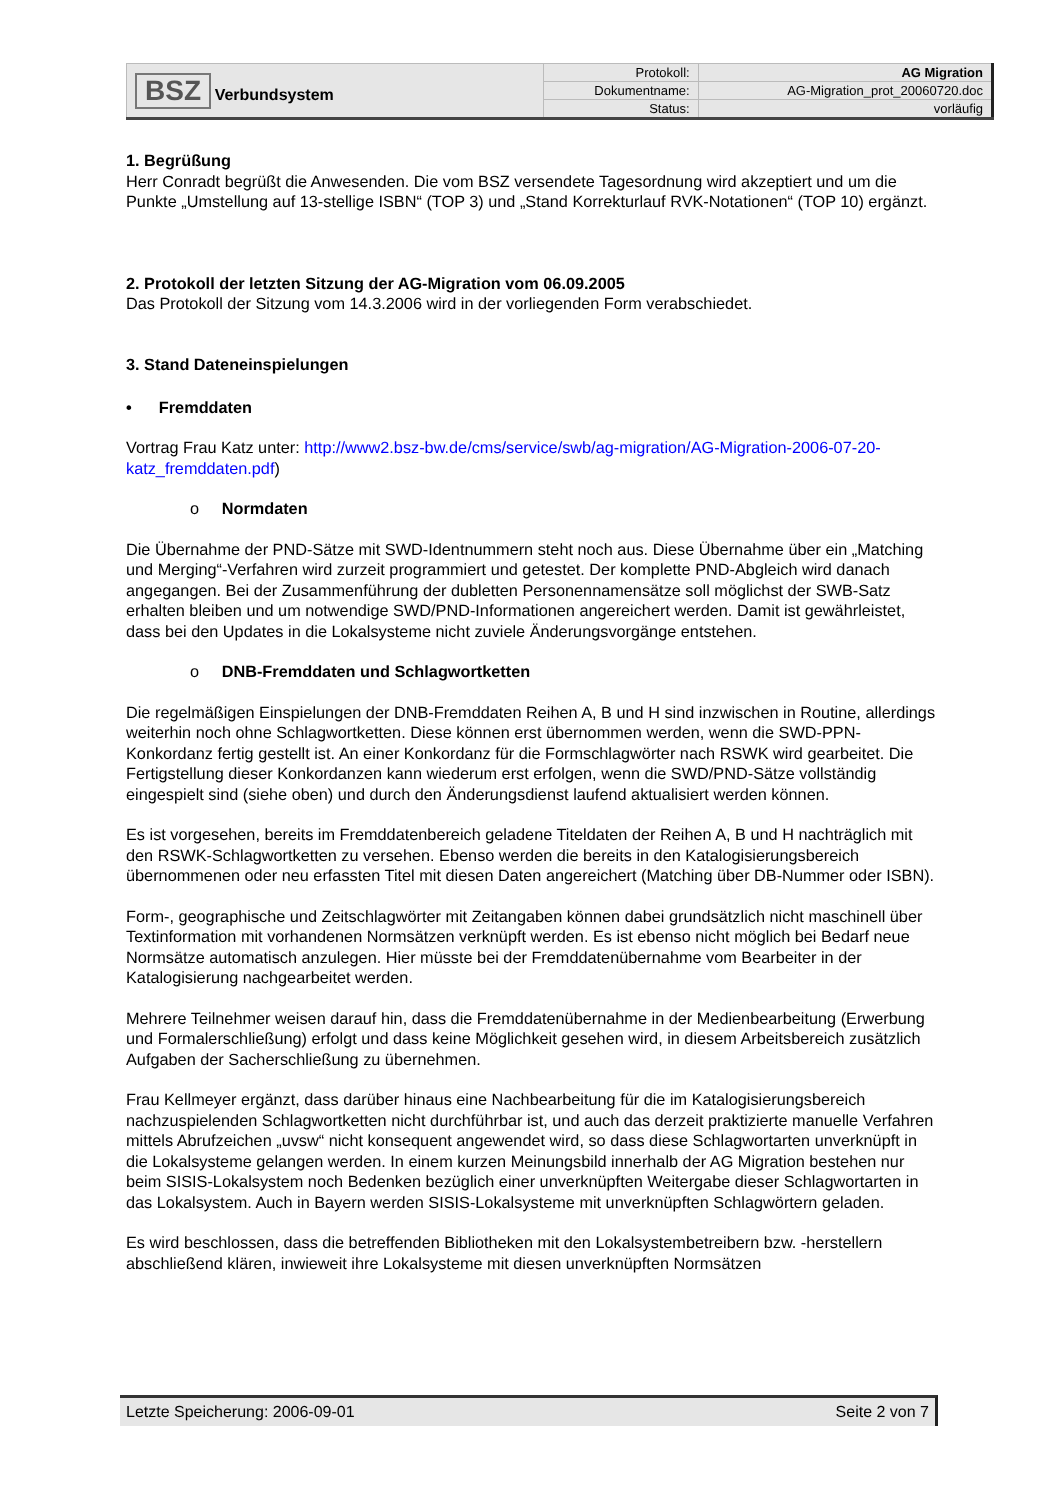| BSZ Verbundsystem | Protokoll: | AG Migration |
| | Dokumentname: | AG-Migration_prot_20060720.doc |
| | Status: | vorläufig |
1. Begrüßung
Herr Conradt begrüßt die Anwesenden. Die vom BSZ versendete Tagesordnung wird akzeptiert und um die Punkte „Umstellung auf 13-stellige ISBN“ (TOP 3) und „Stand Korrekturlauf RVK-Notationen“ (TOP 10) ergänzt.
2. Protokoll der letzten Sitzung der AG-Migration vom 06.09.2005
Das Protokoll der Sitzung vom 14.3.2006 wird in der vorliegenden Form verabschiedet.
3. Stand Dateneinspielungen
• Fremddaten
Vortrag Frau Katz unter: http://www2.bsz-bw.de/cms/service/swb/ag-migration/AG-Migration-2006-07-20-katz_fremddaten.pdf)
o Normdaten
Die Übernahme der PND-Sätze mit SWD-Identnummern steht noch aus. Diese Übernahme über ein „Matching und Merging“-Verfahren wird zurzeit programmiert und getestet. Der komplette PND-Abgleich wird danach angegangen. Bei der Zusammenführung der dubletten Personennamensätze soll möglichst der SWB-Satz erhalten bleiben und um notwendige SWD/PND-Informationen angereichert werden. Damit ist gewährleistet, dass bei den Updates in die Lokalsysteme nicht zuviele Änderungsvorgänge entstehen.
o DNB-Fremddaten und Schlagwortketten
Die regelmäßigen Einspielungen der DNB-Fremddaten Reihen A, B und H sind inzwischen in Routine, allerdings weiterhin noch ohne Schlagwortketten. Diese können erst übernommen werden, wenn die SWD-PPN-Konkordanz fertig gestellt ist. An einer Konkordanz für die Formschlagwörter nach RSWK wird gearbeitet. Die Fertigstellung dieser Konkordanzen kann wiederum erst erfolgen, wenn die SWD/PND-Sätze vollständig eingespielt sind (siehe oben) und durch den Änderungsdienst laufend aktualisiert werden können.
Es ist vorgesehen, bereits im Fremddatenbereich geladene Titeldaten der Reihen A, B und H nachträglich mit den RSWK-Schlagwortketten zu versehen. Ebenso werden die bereits in den Katalogisierungsbereich übernommenen oder neu erfassten Titel mit diesen Daten angereichert (Matching über DB-Nummer oder ISBN).
Form-, geographische und Zeitschlagwörter mit Zeitangaben können dabei grundsätzlich nicht maschinell über Textinformation mit vorhandenen Normsätzen verknüpft werden. Es ist ebenso nicht möglich bei Bedarf neue Normsätze automatisch anzulegen. Hier müsste bei der Fremddatenübernahme vom Bearbeiter in der Katalogisierung nachgearbeitet werden.
Mehrere Teilnehmer weisen darauf hin, dass die Fremddatenübernahme in der Medienbearbeitung (Erwerbung und Formalerschließung) erfolgt und dass keine Möglichkeit gesehen wird, in diesem Arbeitsbereich zusätzlich Aufgaben der Sacherschließung zu übernehmen.
Frau Kellmeyer ergänzt, dass darüber hinaus eine Nachbearbeitung für die im Katalogisierungsbereich nachzuspielenden Schlagwortketten nicht durchführbar ist, und auch das derzeit praktizierte manuelle Verfahren mittels Abrufzeichen „uvsw“ nicht konsequent angewendet wird, so dass diese Schlagwortarten unverknüpft in die Lokalsysteme gelangen werden. In einem kurzen Meinungsbild innerhalb der AG Migration bestehen nur beim SISIS-Lokalsystem noch Bedenken bezüglich einer unverknüpften Weitergabe dieser Schlagwortarten in das Lokalsystem. Auch in Bayern werden SISIS-Lokalsysteme mit unverknüpften Schlagwörtern geladen.
Es wird beschlossen, dass die betreffenden Bibliotheken mit den Lokalsystembetreibern bzw. -herstellern abschließend klären, inwieweit ihre Lokalsysteme mit diesen unverknüpften Normsätzen
Letzte Speicherung: 2006-09-01 Seite 2 von 7